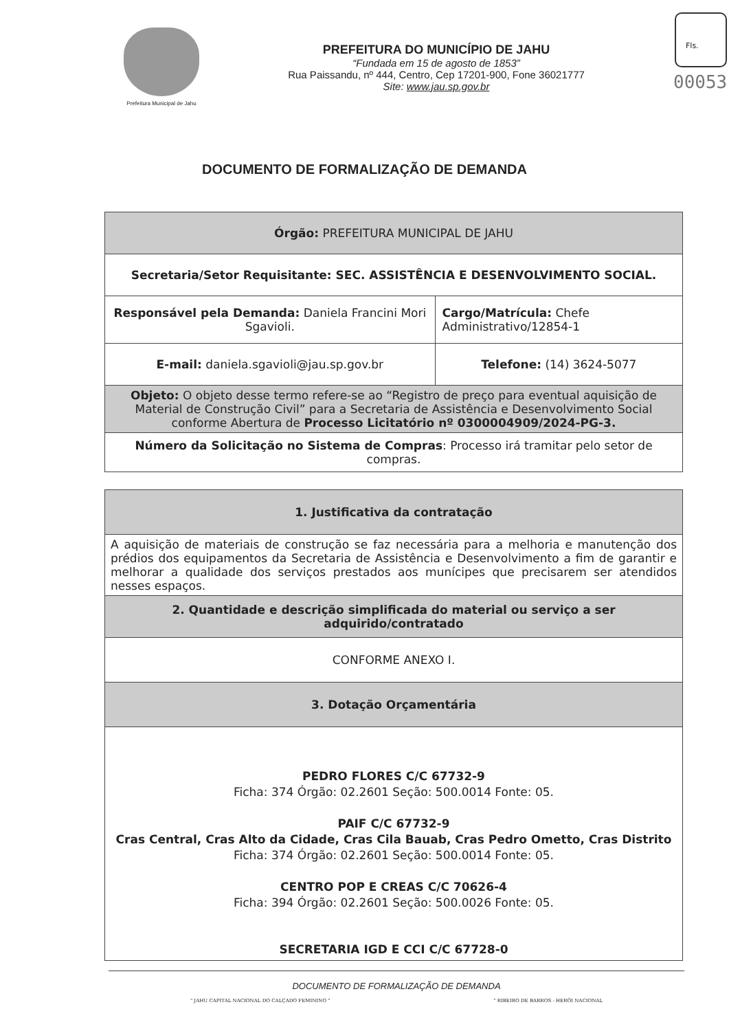Fls.
00053
Prefeitura Municipal de Jahu
PREFEITURA DO MUNICÍPIO DE JAHU
“Fundada em 15 de agosto de 1853”
Rua Paissandu, nº 444, Centro, Cep 17201-900, Fone 36021777
Site: www.jau.sp.gov.br
DOCUMENTO DE FORMALIZAÇÃO DE DEMANDA
| Órgão: PREFEITURA MUNICIPAL DE JAHU | |
| Secretaria/Setor Requisitante: SEC. ASSISTÊNCIA E DESENVOLVIMENTO SOCIAL. | |
| Responsável pela Demanda: Daniela Francini Mori Sgavioli. | Cargo/Matrícula: Chefe Administrativo/12854-1 |
| E-mail: daniela.sgavioli@jau.sp.gov.br | Telefone: (14) 3624-5077 |
| Objeto: O objeto desse termo refere-se ao “Registro de preço para eventual aquisição de Material de Construção Civil” para a Secretaria de Assistência e Desenvolvimento Social conforme Abertura de Processo Licitatório nº 0300004909/2024-PG-3. | |
| Número da Solicitação no Sistema de Compras : Processo irá tramitar pelo setor de compras. | |
| 1. Justificativa da contratação |
| A aquisição de materiais de construção se faz necessária para a melhoria e manutenção dos prédios dos equipamentos da Secretaria de Assistência e Desenvolvimento a fim de garantir e melhorar a qualidade dos serviços prestados aos munícipes que precisarem ser atendidos nesses espaços. |
| 2. Quantidade e descrição simplificada do material ou serviço a ser adquirido/contratado |
| CONFORME ANEXO I. |
| 3. Dotação Orçamentária |
| PEDRO FLORES C/C 67732-9 Ficha: 374 Órgão: 02.2601 Seção: 500.0014 Fonte: 05. PAIF C/C 67732-9 Cras Central, Cras Alto da Cidade, Cras Cila Bauab, Cras Pedro Ometto, Cras Distrito Ficha: 374 Órgão: 02.2601 Seção: 500.0014 Fonte: 05. CENTRO POP E CREAS C/C 70626-4 Ficha: 394 Órgão: 02.2601 Seção: 500.0026 Fonte: 05. SECRETARIA IGD E CCI C/C 67728-0 |
DOCUMENTO DE FORMALIZAÇÃO DE DEMANDA
" JAHU CAPITAL NACIONAL DO CALÇADO FEMININO " " RIBEIRO DE BARROS - HERÓI NACIONAL